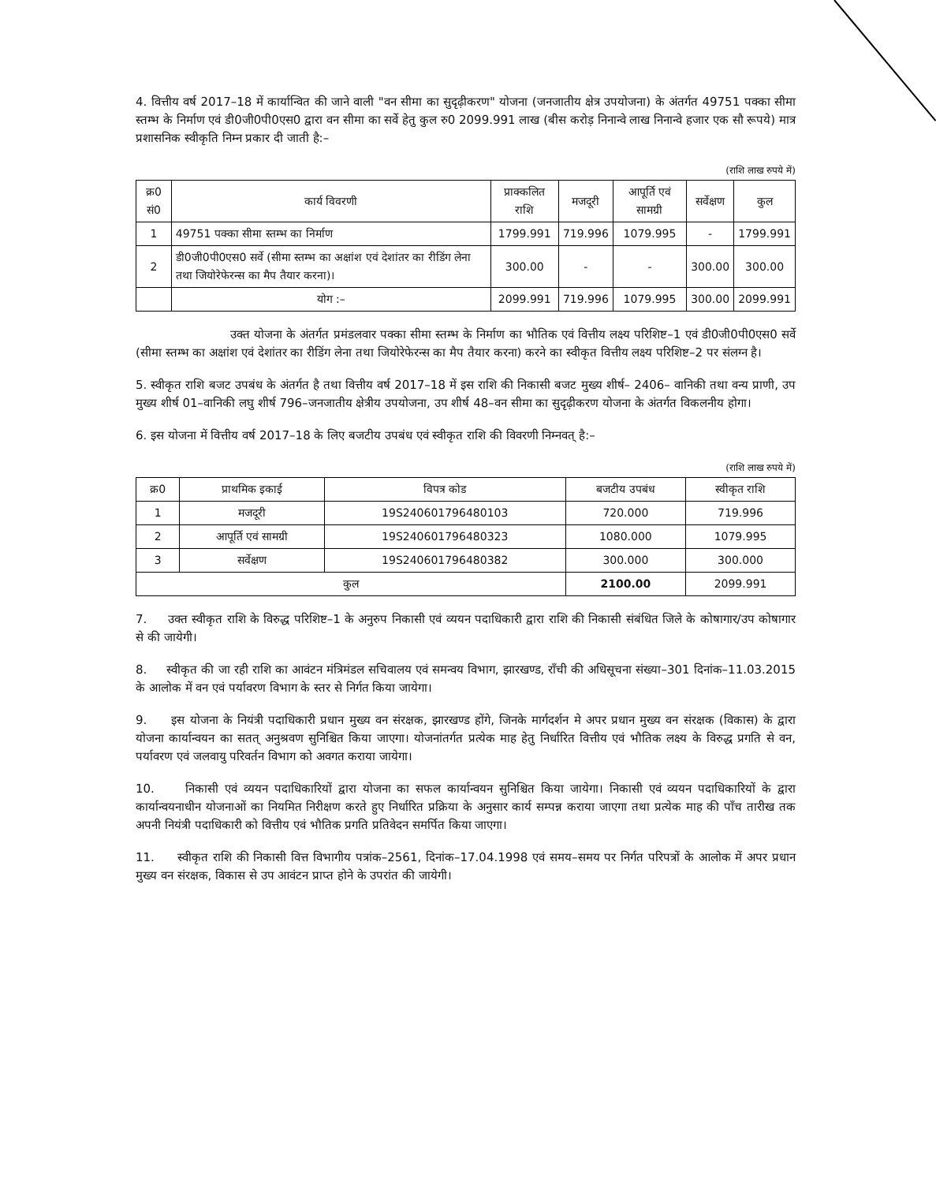4. वित्तीय वर्ष 2017–18 में कार्यान्वित की जाने वाली "वन सीमा का सुदृढ़ीकरण" योजना (जनजातीय क्षेत्र उपयोजना) के अंतर्गत 49751 पक्का सीमा स्तम्भ के निर्माण एवं डी0जी0पी0एस0 द्वारा वन सीमा का सर्वे हेतु कुल रु0 2099.991 लाख (बीस करोड़ निनान्वे लाख निनान्वे हजार एक सौ रूपये) मात्र प्रशासनिक स्वीकृति निम्न प्रकार दी जाती है:–
(राशि लाख रुपये में)
| क्र0 सं0 | कार्य विवरणी | प्राक्कलित राशि | मजदूरी | आपूर्ति एवं सामग्री | सर्वेक्षण | कुल |
| --- | --- | --- | --- | --- | --- | --- |
| 1 | 49751 पक्का सीमा स्तम्भ का निर्माण | 1799.991 | 719.996 | 1079.995 | - | 1799.991 |
| 2 | डी0जी0पी0एस0 सर्वे (सीमा स्तम्भ का अक्षांश एवं देशांतर का रीडिंग लेना तथा जियोरेफेरन्स का मैप तैयार करना)। | 300.00 | - | - | 300.00 | 300.00 |
| | योग :– | 2099.991 | 719.996 | 1079.995 | 300.00 | 2099.991 |
उक्त योजना के अंतर्गत प्रमंडलवार पक्का सीमा स्तम्भ के निर्माण का भौतिक एवं वित्तीय लक्ष्य परिशिष्ट–1 एवं डी0जी0पी0एस0 सर्वे (सीमा स्तम्भ का अक्षांश एवं देशांतर का रीडिंग लेना तथा जियोरेफेरन्स का मैप तैयार करना) करने का स्वीकृत वित्तीय लक्ष्य परिशिष्ट–2 पर संलग्न है।
5. स्वीकृत राशि बजट उपबंध के अंतर्गत है तथा वित्तीय वर्ष 2017–18 में इस राशि की निकासी बजट मुख्य शीर्ष– 2406– वानिकी तथा वन्य प्राणी, उप मुख्य शीर्ष 01–वानिकी लघु शीर्ष 796–जनजातीय क्षेत्रीय उपयोजना, उप शीर्ष 48–वन सीमा का सुदृढ़ीकरण योजना के अंतर्गत विकलनीय होगा।
6. इस योजना में वित्तीय वर्ष 2017–18 के लिए बजटीय उपबंध एवं स्वीकृत राशि की विवरणी निम्नवत् है:–
(राशि लाख रुपये में)
| क्र0 | प्राथमिक इकाई | विपत्र कोड | बजटीय उपबंध | स्वीकृत राशि |
| --- | --- | --- | --- | --- |
| 1 | मजदूरी | 19S240601796480103 | 720.000 | 719.996 |
| 2 | आपूर्ति एवं सामग्री | 19S240601796480323 | 1080.000 | 1079.995 |
| 3 | सर्वेक्षण | 19S240601796480382 | 300.000 | 300.000 |
| कुल | | | 2100.00 | 2099.991 |
7. उक्त स्वीकृत राशि के विरुद्ध परिशिष्ट–1 के अनुरुप निकासी एवं व्ययन पदाधिकारी द्वारा राशि की निकासी संबंधित जिले के कोषागार/उप कोषागार से की जायेगी।
8. स्वीकृत की जा रही राशि का आवंटन मंत्रिमंडल सचिवालय एवं समन्वय विभाग, झारखण्ड, राँची की अधिसूचना संख्या–301 दिनांक–11.03.2015 के आलोक में वन एवं पर्यावरण विभाग के स्तर से निर्गत किया जायेगा।
9. इस योजना के नियंत्री पदाधिकारी प्रधान मुख्य वन संरक्षक, झारखण्ड होंगे, जिनके मार्गदर्शन मे अपर प्रधान मुख्य वन संरक्षक (विकास) के द्वारा योजना कार्यान्वयन का सतत् अनुश्रवण सुनिश्चित किया जाएगा। योजनांतर्गत प्रत्येक माह हेतु निर्धारित वित्तीय एवं भौतिक लक्ष्य के विरुद्ध प्रगति से वन, पर्यावरण एवं जलवायु परिवर्तन विभाग को अवगत कराया जायेगा।
10. निकासी एवं व्ययन पदाधिकारियों द्वारा योजना का सफल कार्यान्वयन सुनिश्चित किया जायेगा। निकासी एवं व्ययन पदाधिकारियों के द्वारा कार्यान्वयनाधीन योजनाओं का नियमित निरीक्षण करते हुए निर्धारित प्रक्रिया के अनुसार कार्य सम्पन्न कराया जाएगा तथा प्रत्येक माह की पाँच तारीख तक अपनी नियंत्री पदाधिकारी को वित्तीय एवं भौतिक प्रगति प्रतिवेदन समर्पित किया जाएगा।
11. स्वीकृत राशि की निकासी वित्त विभागीय पत्रांक–2561, दिनांक–17.04.1998 एवं समय–समय पर निर्गत परिपत्रों के आलोक में अपर प्रधान मुख्य वन संरक्षक, विकास से उप आवंटन प्राप्त होने के उपरांत की जायेगी।